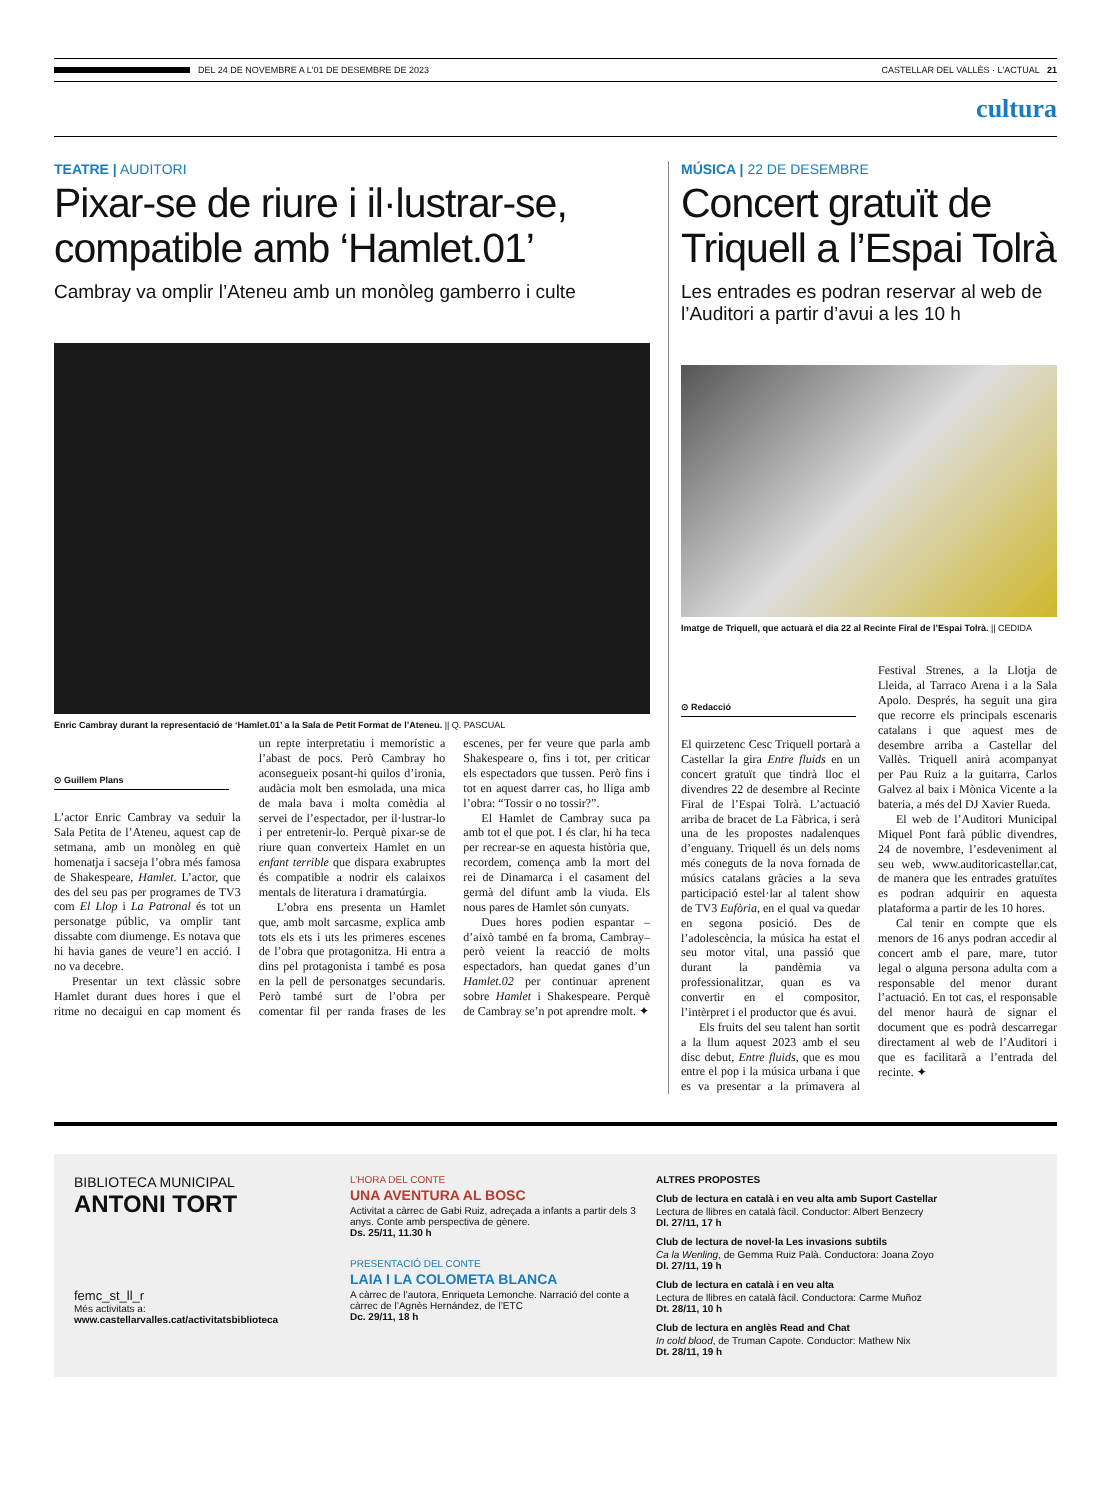DEL 24 DE NOVEMBRE A L'01 DE DESEMBRE DE 2023 CASTELLAR DEL VALLÈS · L'ACTUAL 21
cultura
TEATRE | AUDITORI
Pixar-se de riure i il·lustrar-se, compatible amb ‘Hamlet.01’
Cambray va omplir l’Ateneu amb un monòleg gamberro i culte
Enric Cambray durant la representació de ‘Hamlet.01’ a la Sala de Petit Format de l’Ateneu. || Q. PASCUAL
⊙ Guillem Plans
L’actor Enric Cambray va seduir la Sala Petita de l’Ateneu, aquest cap de setmana, amb un monòleg en què homenatja i sacseja l’obra més famosa de Shakespeare, Hamlet. L’actor, que des del seu pas per programes de TV3 com El Llop i La Patronal és tot un personatge públic, va omplir tant dissabte com diumenge. Es notava que hi havia ganes de veure’l en acció. I no va decebre.
Presentar un text clàssic sobre Hamlet durant dues hores i que el ritme no decaigui en cap moment és un repte interpretatiu i memorístic a l’abast de pocs. Però Cambray ho aconsegueix posant-hi quilos d’ironia, audàcia molt ben esmolada, una mica de mala bava i molta comèdia al servei de l’espectador, per il·lustrar-lo i per entretenir-lo. Perquè pixar-se de riure quan converteix Hamlet en un enfant terrible que dispara exabruptes és compatible a nodrir els calaixos mentals de literatura i dramatúrgia.
L’obra ens presenta un Hamlet que, amb molt sarcasme, explica amb tots els ets i uts les primeres escenes de l’obra que protagonitza. Hi entra a dins pel protagonista i també es posa en la pell de personatges secundaris. Però també surt de l’obra per comentar fil per randa frases de les escenes, per fer veure que parla amb Shakespeare o, fins i tot, per criticar els espectadors que tussen. Però fins i tot en aquest darrer cas, ho lliga amb l’obra: “Tossir o no tossir?”.
El Hamlet de Cambray suca pa amb tot el que pot. I és clar, hi ha teca per recrear-se en aquesta història que, recordem, comença amb la mort del rei de Dinamarca i el casament del germà del difunt amb la viuda. Els nous pares de Hamlet són cunyats.
Dues hores podien espantar –d’això també en fa broma, Cambray– però veient la reacció de molts espectadors, han quedat ganes d’un Hamlet.02 per continuar aprenent sobre Hamlet i Shakespeare. Perquè de Cambray se’n pot aprendre molt. ✦
MÚSICA | 22 DE DESEMBRE
Concert gratuït de Triquell a l’Espai Tolrà
Les entrades es podran reservar al web de l’Auditori a partir d’avui a les 10 h
Imatge de Triquell, que actuarà el dia 22 al Recinte Firal de l’Espai Tolrà. || CEDIDA
⊙ Redacció
El quirzetenc Cesc Triquell portarà a Castellar la gira Entre fluids en un concert gratuït que tindrà lloc el divendres 22 de desembre al Recinte Firal de l’Espai Tolrà. L’actuació arriba de bracet de La Fàbrica, i serà una de les propostes nadalenques d’enguany. Triquell és un dels noms més coneguts de la nova fornada de músics catalans gràcies a la seva participació estel·lar al talent show de TV3 Eufòria, en el qual va quedar en segona posició. Des de l’adolescència, la música ha estat el seu motor vital, una passió que durant la pandèmia va professionalitzar, quan es va convertir en el compositor, l’intèrpret i el productor que és avui.
Els fruits del seu talent han sortit a la llum aquest 2023 amb el seu disc debut, Entre fluids, que es mou entre el pop i la música urbana i que es va presentar a la primavera al Festival Strenes, a la Llotja de Lleida, al Tarraco Arena i a la Sala Apolo. Després, ha seguit una gira que recorre els principals escenaris catalans i que aquest mes de desembre arriba a Castellar del Vallès. Triquell anirà acompanyat per Pau Ruiz a la guitarra, Carlos Galvez al baix i Mònica Vicente a la bateria, a més del DJ Xavier Rueda.
El web de l’Auditori Municipal Miquel Pont farà públic divendres, 24 de novembre, l’esdeveniment al seu web, www.auditoricastellar.cat, de manera que les entrades gratuïtes es podran adquirir en aquesta plataforma a partir de les 10 hores.
Cal tenir en compte que els menors de 16 anys podran accedir al concert amb el pare, mare, tutor legal o alguna persona adulta com a responsable del menor durant l’actuació. En tot cas, el responsable del menor haurà de signar el document que es podrà descarregar directament al web de l’Auditori i que es facilitarà a l’entrada del recinte. ✦
BIBLIOTECA MUNICIPAL
ANTONI TORT
femc_st_ll_r
Més activitats a: www.castellarvalles.cat/activitatsbiblioteca
L’HORA DEL CONTE
UNA AVENTURA AL BOSC
Activitat a càrrec de Gabi Ruiz, adreçada a infants a partir dels 3 anys. Conte amb perspectiva de gènere.
Ds. 25/11, 11.30 h
PRESENTACIÓ DEL CONTE
LAIA I LA COLOMETA BLANCA
A càrrec de l’autora, Enriqueta Lemonche. Narració del conte a càrrec de l’Agnès Hernández, de l’ETC
Dc. 29/11, 18 h
ALTRES PROPOSTES
Club de lectura en català i en veu alta amb Suport Castellar
Lectura de llibres en català fàcil. Conductor: Albert Benzecry
Dl. 27/11, 17 h
Club de lectura de novel·la Les invasions subtils
Ca la Wenling, de Gemma Ruiz Palà. Conductora: Joana Zoyo
Dl. 27/11, 19 h
Club de lectura en català i en veu alta
Lectura de llibres en català fàcil. Conductora: Carme Muñoz
Dt. 28/11, 10 h
Club de lectura en anglès Read and Chat
In cold blood, de Truman Capote. Conductor: Mathew Nix
Dt. 28/11, 19 h